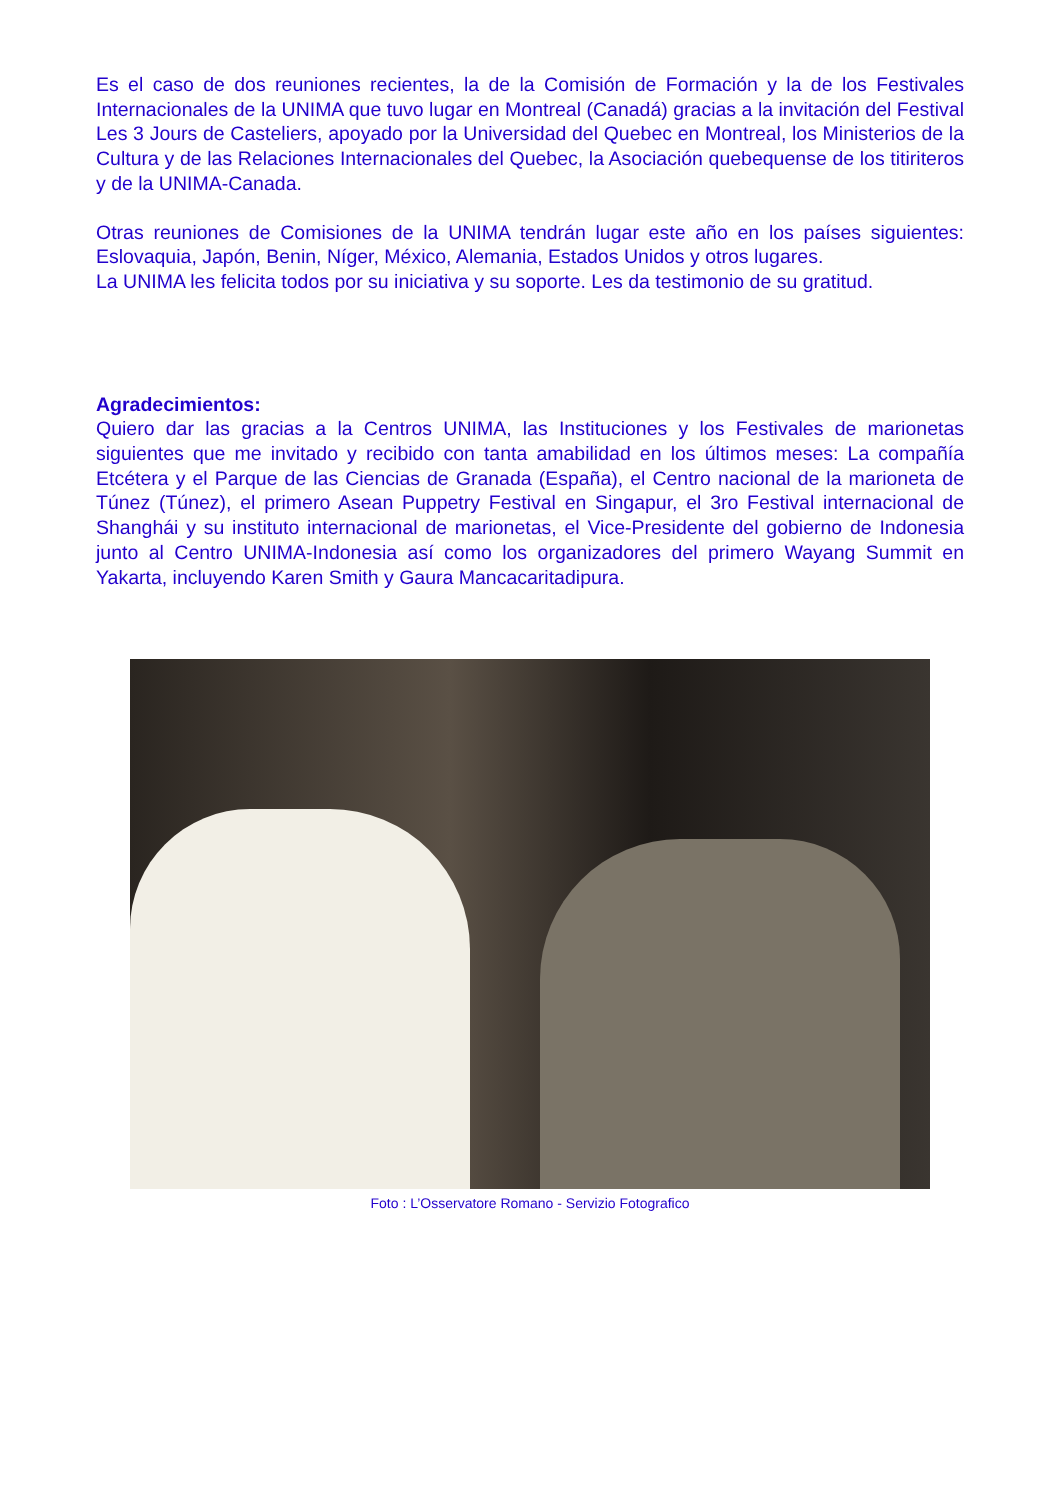Es el caso de dos reuniones recientes, la de la Comisión de Formación y la de los Festivales Internacionales de la UNIMA que tuvo lugar en Montreal (Canadá) gracias a la invitación del Festival Les 3 Jours de Casteliers, apoyado por la Universidad del Quebec en Montreal, los Ministerios de la Cultura y de las Relaciones Internacionales del Quebec, la Asociación quebequense de los titiriteros y de la UNIMA-Canada.
Otras reuniones de Comisiones de la UNIMA tendrán lugar este año en los países siguientes: Eslovaquia, Japón, Benin, Níger, México, Alemania, Estados Unidos y otros lugares.
La UNIMA les felicita todos por su iniciativa y su soporte. Les da testimonio de su gratitud.
Agradecimientos:
Quiero dar las gracias a la Centros UNIMA, las Instituciones y los Festivales de marionetas siguientes que me invitado y recibido con tanta amabilidad en los últimos meses: La compañía Etcétera y el Parque de las Ciencias de Granada (España), el Centro nacional de la marioneta de Túnez (Túnez), el primero Asean Puppetry Festival en Singapur, el 3ro Festival internacional de Shanghái y su instituto internacional de marionetas, el Vice-Presidente del gobierno de Indonesia junto al Centro UNIMA-Indonesia así como los organizadores del primero Wayang Summit en Yakarta, incluyendo Karen Smith y Gaura Mancacaritadipura.
Foto : L’Osservatore Romano - Servizio Fotografico